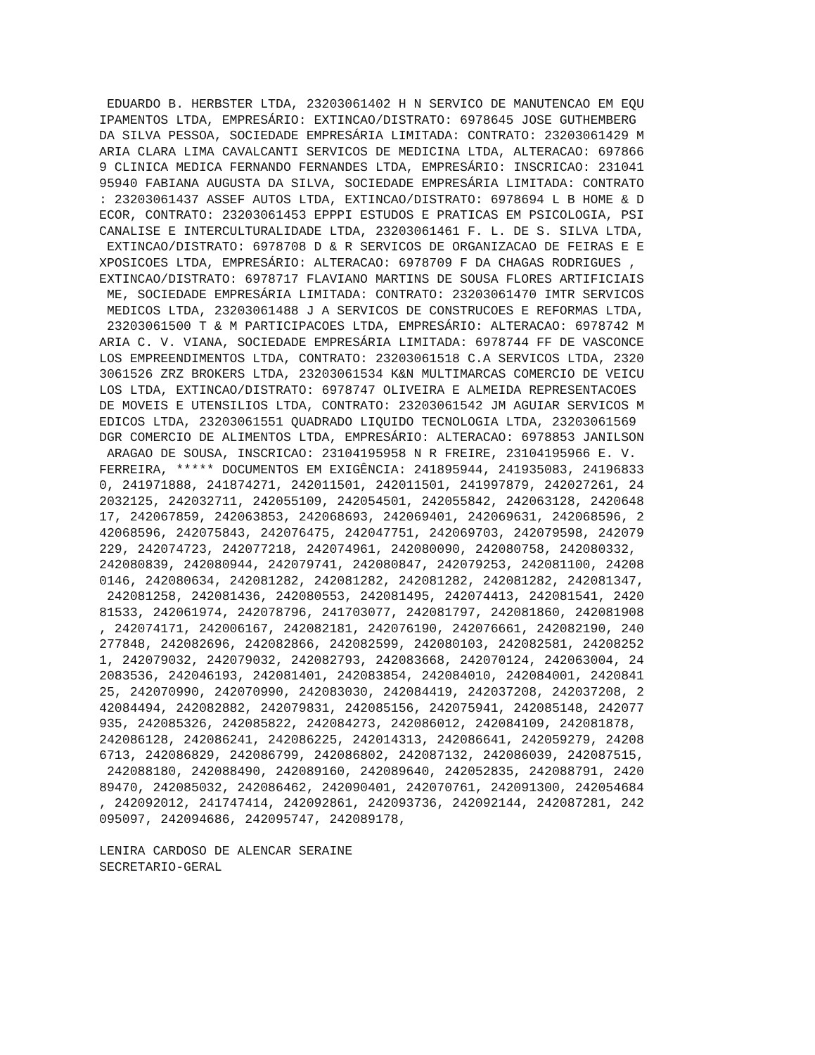EDUARDO B. HERBSTER LTDA, 23203061402 H N SERVICO DE MANUTENCAO EM EQU
IPAMENTOS LTDA, EMPRESÁRIO: EXTINCAO/DISTRATO: 6978645 JOSE GUTHEMBERG
DA SILVA PESSOA, SOCIEDADE EMPRESÁRIA LIMITADA: CONTRATO: 23203061429 M
ARIA CLARA LIMA CAVALCANTI SERVICOS DE MEDICINA LTDA, ALTERACAO: 697866
9 CLINICA MEDICA FERNANDO FERNANDES LTDA, EMPRESÁRIO: INSCRICAO: 231041
95940 FABIANA AUGUSTA DA SILVA, SOCIEDADE EMPRESÁRIA LIMITADA: CONTRATO
: 23203061437 ASSEF AUTOS LTDA, EXTINCAO/DISTRATO: 6978694 L B HOME & D
ECOR, CONTRATO: 23203061453 EPPPI ESTUDOS E PRATICAS EM PSICOLOGIA, PSI
CANALISE E INTERCULTURALIDADE LTDA, 23203061461 F. L. DE S. SILVA LTDA,
 EXTINCAO/DISTRATO: 6978708 D & R SERVICOS DE ORGANIZACAO DE FEIRAS E E
XPOSICOES LTDA, EMPRESÁRIO: ALTERACAO: 6978709 F DA CHAGAS RODRIGUES ,
EXTINCAO/DISTRATO: 6978717 FLAVIANO MARTINS DE SOUSA FLORES ARTIFICIAIS
 ME, SOCIEDADE EMPRESÁRIA LIMITADA: CONTRATO: 23203061470 IMTR SERVICOS
 MEDICOS LTDA, 23203061488 J A SERVICOS DE CONSTRUCOES E REFORMAS LTDA,
 23203061500 T & M PARTICIPACOES LTDA, EMPRESÁRIO: ALTERACAO: 6978742 M
ARIA C. V. VIANA, SOCIEDADE EMPRESÁRIA LIMITADA: 6978744 FF DE VASCONCE
LOS EMPREENDIMENTOS LTDA, CONTRATO: 23203061518 C.A SERVICOS LTDA, 2320
3061526 ZRZ BROKERS LTDA, 23203061534 K&N MULTIMARCAS COMERCIO DE VEICU
LOS LTDA, EXTINCAO/DISTRATO: 6978747 OLIVEIRA E ALMEIDA REPRESENTACOES
DE MOVEIS E UTENSILIOS LTDA, CONTRATO: 23203061542 JM AGUIAR SERVICOS M
EDICOS LTDA, 23203061551 QUADRADO LIQUIDO TECNOLOGIA LTDA, 23203061569
DGR COMERCIO DE ALIMENTOS LTDA, EMPRESÁRIO: ALTERACAO: 6978853 JANILSON
 ARAGAO DE SOUSA, INSCRICAO: 23104195958 N R FREIRE, 23104195966 E. V.
FERREIRA, ***** DOCUMENTOS EM EXIGÊNCIA: 241895944, 241935083, 24196833
0, 241971888, 241874271, 242011501, 242011501, 241997879, 242027261, 24
2032125, 242032711, 242055109, 242054501, 242055842, 242063128, 2420648
17, 242067859, 242063853, 242068693, 242069401, 242069631, 242068596, 2
42068596, 242075843, 242076475, 242047751, 242069703, 242079598, 242079
229, 242074723, 242077218, 242074961, 242080090, 242080758, 242080332,
242080839, 242080944, 242079741, 242080847, 242079253, 242081100, 24208
0146, 242080634, 242081282, 242081282, 242081282, 242081282, 242081347,
 242081258, 242081436, 242080553, 242081495, 242074413, 242081541, 2420
81533, 242061974, 242078796, 241703077, 242081797, 242081860, 242081908
, 242074171, 242006167, 242082181, 242076190, 242076661, 242082190, 240
277848, 242082696, 242082866, 242082599, 242080103, 242082581, 24208252
1, 242079032, 242079032, 242082793, 242083668, 242070124, 242063004, 24
2083536, 242046193, 242081401, 242083854, 242084010, 242084001, 2420841
25, 242070990, 242070990, 242083030, 242084419, 242037208, 242037208, 2
42084494, 242082882, 242079831, 242085156, 242075941, 242085148, 242077
935, 242085326, 242085822, 242084273, 242086012, 242084109, 242081878,
242086128, 242086241, 242086225, 242014313, 242086641, 242059279, 24208
6713, 242086829, 242086799, 242086802, 242087132, 242086039, 242087515,
 242088180, 242088490, 242089160, 242089640, 242052835, 242088791, 2420
89470, 242085032, 242086462, 242090401, 242070761, 242091300, 242054684
, 242092012, 241747414, 242092861, 242093736, 242092144, 242087281, 242
095097, 242094686, 242095747, 242089178,

LENIRA CARDOSO DE ALENCAR SERAINE
SECRETARIO-GERAL